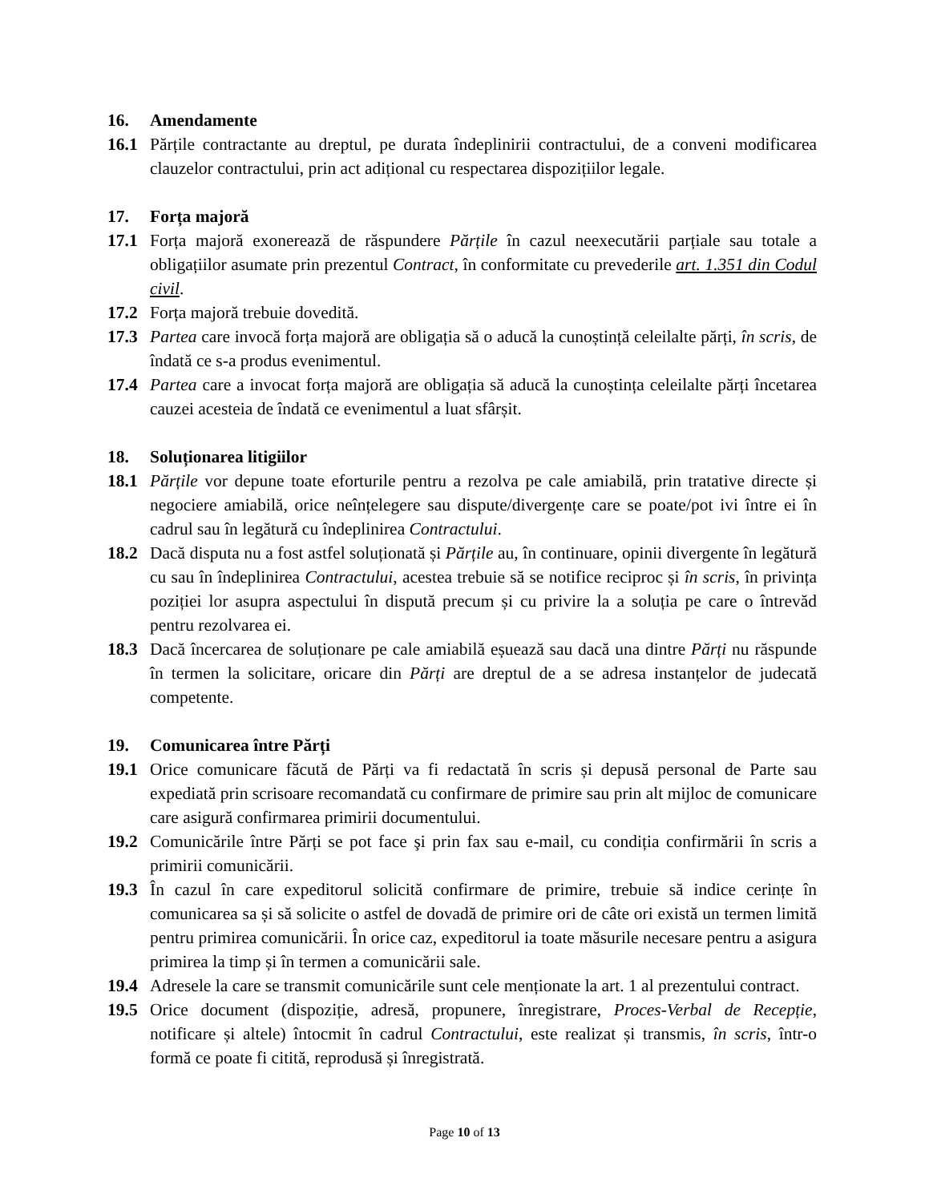16. Amendamente
16.1 Părțile contractante au dreptul, pe durata îndeplinirii contractului, de a conveni modificarea clauzelor contractului, prin act adițional cu respectarea dispozițiilor legale.
17. Forța majoră
17.1 Forța majoră exonerează de răspundere Părțile în cazul neexecutării parțiale sau totale a obligațiilor asumate prin prezentul Contract, în conformitate cu prevederile art. 1.351 din Codul civil.
17.2 Forța majoră trebuie dovedită.
17.3 Partea care invocă forța majoră are obligația să o aducă la cunoștință celeilalte părți, în scris, de îndată ce s-a produs evenimentul.
17.4 Partea care a invocat forța majoră are obligația să aducă la cunoștința celeilalte părți încetarea cauzei acesteia de îndată ce evenimentul a luat sfârșit.
18. Soluționarea litigiilor
18.1 Părțile vor depune toate eforturile pentru a rezolva pe cale amiabilă, prin tratative directe și negociere amiabilă, orice neînțelegere sau dispute/divergențe care se poate/pot ivi între ei în cadrul sau în legătură cu îndeplinirea Contractului.
18.2 Dacă disputa nu a fost astfel soluționată și Părțile au, în continuare, opinii divergente în legătură cu sau în îndeplinirea Contractului, acestea trebuie să se notifice reciproc și în scris, în privința poziției lor asupra aspectului în dispută precum și cu privire la a soluția pe care o întrevăd pentru rezolvarea ei.
18.3 Dacă încercarea de soluționare pe cale amiabilă eșuează sau dacă una dintre Părți nu răspunde în termen la solicitare, oricare din Părți are dreptul de a se adresa instanțelor de judecată competente.
19. Comunicarea între Părți
19.1 Orice comunicare făcută de Părți va fi redactată în scris și depusă personal de Parte sau expediată prin scrisoare recomandată cu confirmare de primire sau prin alt mijloc de comunicare care asigură confirmarea primirii documentului.
19.2 Comunicările între Părți se pot face şi prin fax sau e-mail, cu condiția confirmării în scris a primirii comunicării.
19.3 În cazul în care expeditorul solicită confirmare de primire, trebuie să indice cerințe în comunicarea sa și să solicite o astfel de dovadă de primire ori de câte ori există un termen limită pentru primirea comunicării. În orice caz, expeditorul ia toate măsurile necesare pentru a asigura primirea la timp și în termen a comunicării sale.
19.4 Adresele la care se transmit comunicările sunt cele menționate la art. 1 al prezentului contract.
19.5 Orice document (dispoziție, adresă, propunere, înregistrare, Proces-Verbal de Recepție, notificare și altele) întocmit în cadrul Contractului, este realizat și transmis, în scris, într-o formă ce poate fi citită, reprodusă și înregistrată.
Page 10 of 13